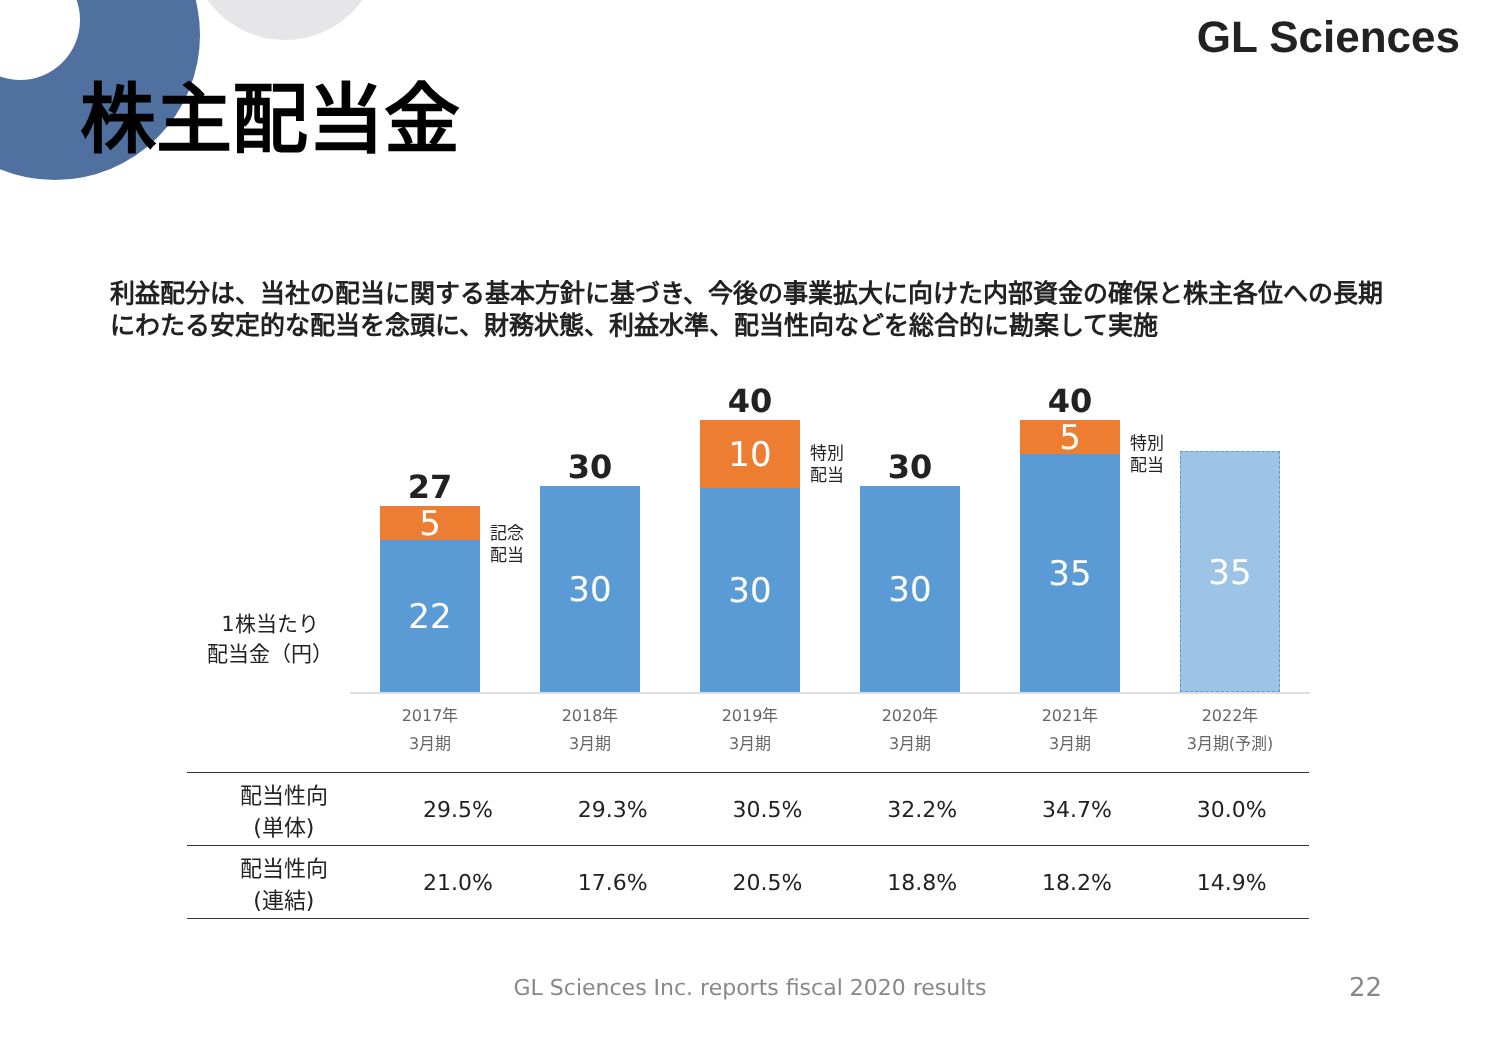GL Sciences
株主配当金
利益配分は、当社の配当に関する基本方針に基づき、今後の事業拡大に向けた内部資金の確保と株主各位への長期にわたる安定的な配当を念頭に、財務状態、利益水準、配当性向などを総合的に勘案して実施
1株当たり
配当金（円）
27
5
22
30
30
40
10
30
30
30
40
5
35
35
記念
配当
特別
配当
特別
配当
2017年
3月期
2018年
3月期
2019年
3月期
2020年
3月期
2021年
3月期
2022年
3月期(予測)
| 配当性向 (単体) | 29.5% | 29.3% | 30.5% | 32.2% | 34.7% | 30.0% |
| 配当性向 (連結) | 21.0% | 17.6% | 20.5% | 18.8% | 18.2% | 14.9% |
GL Sciences Inc. reports fiscal 2020 results 22